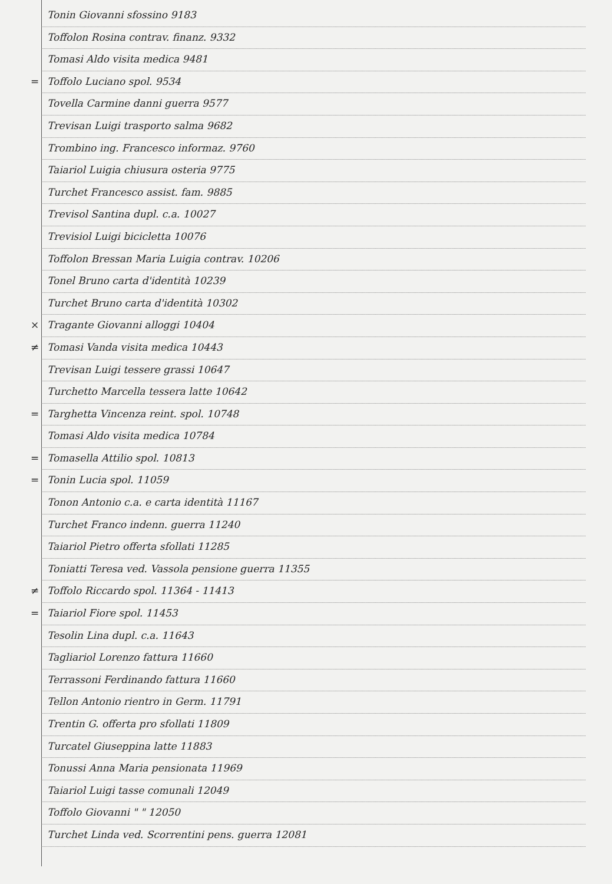Tonin Giovanni sfossino 9183
Toffolon Rosina contrav. finanz. 9332
Tomasi Aldo visita medica 9481
= Toffolo Luciano spol. 9534
Tovella Carmine danni guerra 9577
Trevisan Luigi trasporto salma 9682
Trombino ing. Francesco informaz. 9760
Taiariol Luigia chiusura osteria 9775
Turchet Francesco assist. fam. 9885
Trevisol Santina dupl. c.a. 10027
Trevisiol Luigi bicicletta 10076
Toffolon Bressan Maria Luigia contrav. 10206
Tonel Bruno carta d'identità 10239
Turchet Bruno carta d'identità 10302
× Tragante Giovanni alloggi 10404
≠ Tomasi Vanda visita medica 10443
Trevisan Luigi tessere grassi 10647
Turchetto Marcella tessera latte 10642
= Targhetta Vincenza reint. spol. 10748
Tomasi Aldo visita medica 10784
= Tomasella Attilio spol. 10813
= Tonin Lucia spol. 11059
Tonon Antonio c.a. e carta identità 11167
Turchet Franco indenn. guerra 11240
Taiariol Pietro offerta sfollati 11285
Toniatti Teresa ved. Vassola pensione guerra 11355
≠ Toffolo Riccardo spol. 11364 - 11413
= Taiariol Fiore spol. 11453
Tesolin Lina dupl. c.a. 11643
Tagliariol Lorenzo fattura 11660
Terrassoni Ferdinando fattura 11660
Tellon Antonio rientro in Germ. 11791
Trentin G. offerta pro sfollati 11809
Turcatel Giuseppina latte 11883
Tonussi Anna Maria pensionata 11969
Taiariol Luigi tasse comunali 12049
Toffolo Giovanni " " 12050
Turchet Linda ved. Scorrentini pens. guerra 12081